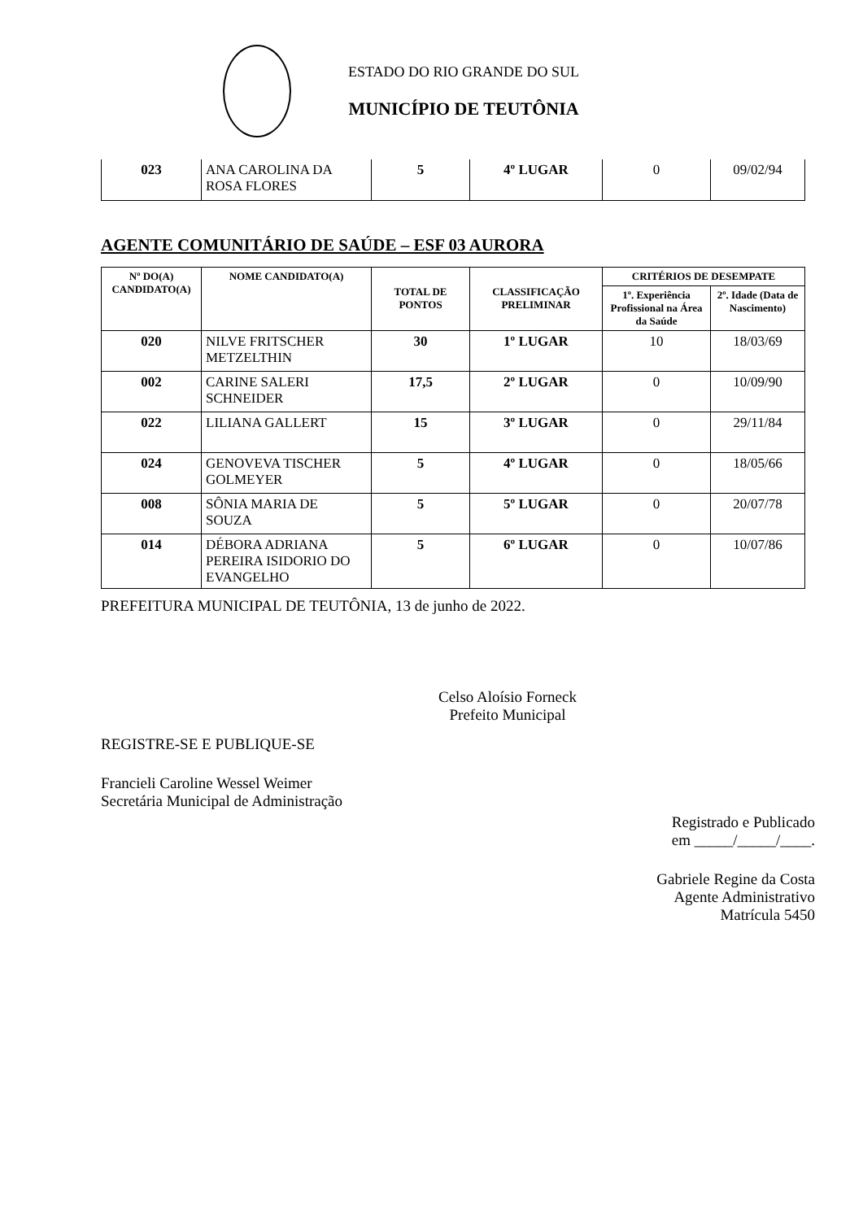ESTADO DO RIO GRANDE DO SUL
MUNICÍPIO DE TEUTÔNIA
| 023 | ANA CAROLINA DA ROSA FLORES | 5 | 4º LUGAR | 0 | 09/02/94 |
AGENTE COMUNITÁRIO DE SAÚDE – ESF 03 AURORA
| Nº DO(A) CANDIDATO(A) | NOME CANDIDATO(A) | TOTAL DE PONTOS | CLASSIFICAÇÃO PRELIMINAR | CRITÉRIOS DE DESEMPATE | |
| --- | --- | --- | --- | --- | --- |
| | | | | 1º. Experiência Profissional na Área da Saúde | 2º. Idade (Data de Nascimento) |
| 020 | NILVE FRITSCHER METZELTHIN | 30 | 1º LUGAR | 10 | 18/03/69 |
| 002 | CARINE SALERI SCHNEIDER | 17,5 | 2º LUGAR | 0 | 10/09/90 |
| 022 | LILIANA GALLERT | 15 | 3º LUGAR | 0 | 29/11/84 |
| 024 | GENOVEVA TISCHER GOLMEYER | 5 | 4º LUGAR | 0 | 18/05/66 |
| 008 | SÔNIA MARIA DE SOUZA | 5 | 5º LUGAR | 0 | 20/07/78 |
| 014 | DÉBORA ADRIANA PEREIRA ISIDORIO DO EVANGELHO | 5 | 6º LUGAR | 0 | 10/07/86 |
PREFEITURA MUNICIPAL DE TEUTÔNIA, 13 de junho de 2022.
Celso Aloísio Forneck
Prefeito Municipal
REGISTRE-SE E PUBLIQUE-SE
Francieli Caroline Wessel Weimer
Secretária Municipal de Administração
Registrado e Publicado
em _____/_____/____.
Gabriele Regine da Costa
Agente Administrativo
Matrícula 5450